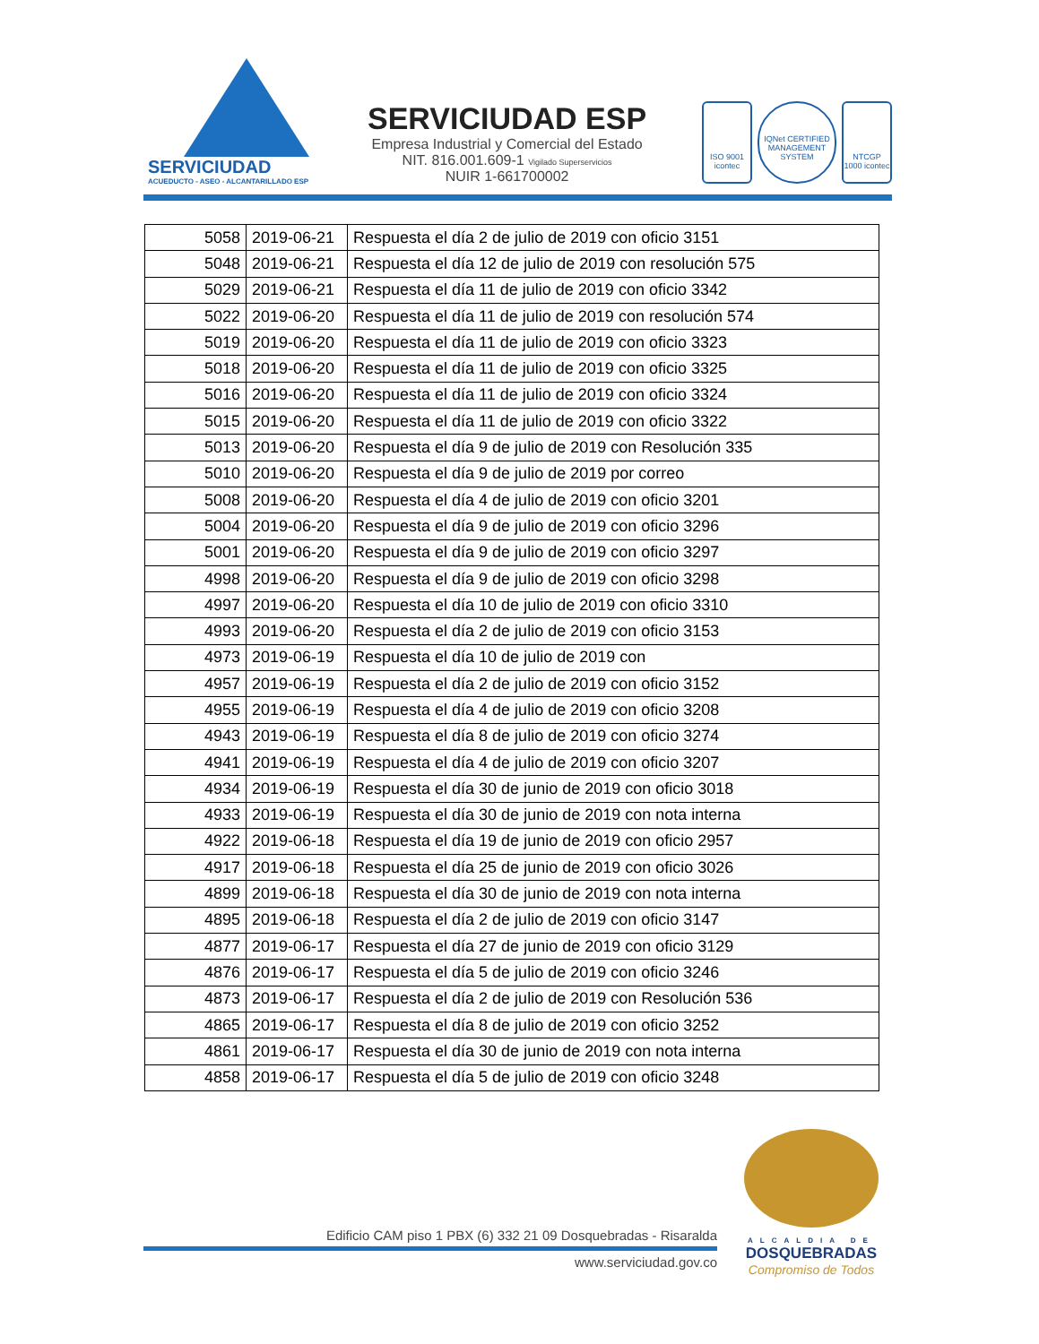SERVICIUDAD
ACUEDUCTO - ASEO - ALCANTARILLADO ESP
SERVICIUDAD ESP
Empresa Industrial y Comercial del Estado
NIT. 816.001.609-1 Vigilado Superservicios
NUIR 1-661700002
ISO 9001 icontec
IQNet CERTIFIED MANAGEMENT SYSTEM
NTCGP 1000 icontec
| 5058 | 2019-06-21 | Respuesta el día 2 de julio de 2019 con oficio 3151 |
| 5048 | 2019-06-21 | Respuesta el día 12 de julio de 2019 con resolución 575 |
| 5029 | 2019-06-21 | Respuesta el día 11 de julio de 2019 con oficio 3342 |
| 5022 | 2019-06-20 | Respuesta el día 11 de julio de 2019 con resolución 574 |
| 5019 | 2019-06-20 | Respuesta el día 11 de julio de 2019 con oficio 3323 |
| 5018 | 2019-06-20 | Respuesta el día 11 de julio de 2019 con oficio 3325 |
| 5016 | 2019-06-20 | Respuesta el día 11 de julio de 2019 con oficio 3324 |
| 5015 | 2019-06-20 | Respuesta el día 11 de julio de 2019 con oficio 3322 |
| 5013 | 2019-06-20 | Respuesta el día 9 de julio de 2019 con Resolución 335 |
| 5010 | 2019-06-20 | Respuesta el día 9 de julio de 2019 por correo |
| 5008 | 2019-06-20 | Respuesta el día 4 de julio de 2019 con oficio 3201 |
| 5004 | 2019-06-20 | Respuesta el día 9 de julio de 2019 con oficio 3296 |
| 5001 | 2019-06-20 | Respuesta el día 9 de julio de 2019 con oficio 3297 |
| 4998 | 2019-06-20 | Respuesta el día 9 de julio de 2019 con oficio 3298 |
| 4997 | 2019-06-20 | Respuesta el día 10 de julio de 2019 con oficio 3310 |
| 4993 | 2019-06-20 | Respuesta el día 2 de julio de 2019 con oficio 3153 |
| 4973 | 2019-06-19 | Respuesta el día 10 de julio de 2019 con |
| 4957 | 2019-06-19 | Respuesta el día 2 de julio de 2019 con oficio 3152 |
| 4955 | 2019-06-19 | Respuesta el día 4 de julio de 2019 con oficio 3208 |
| 4943 | 2019-06-19 | Respuesta el día 8 de julio de 2019 con oficio 3274 |
| 4941 | 2019-06-19 | Respuesta el día 4 de julio de 2019 con oficio 3207 |
| 4934 | 2019-06-19 | Respuesta el día 30 de junio de 2019 con oficio 3018 |
| 4933 | 2019-06-19 | Respuesta el día 30 de junio de 2019 con nota interna |
| 4922 | 2019-06-18 | Respuesta el día 19 de junio de 2019 con oficio 2957 |
| 4917 | 2019-06-18 | Respuesta el día 25 de junio de 2019 con oficio 3026 |
| 4899 | 2019-06-18 | Respuesta el día 30 de junio de 2019 con nota interna |
| 4895 | 2019-06-18 | Respuesta el día 2 de julio de 2019 con oficio 3147 |
| 4877 | 2019-06-17 | Respuesta el día 27 de junio de 2019 con oficio 3129 |
| 4876 | 2019-06-17 | Respuesta el día 5 de julio de 2019 con oficio 3246 |
| 4873 | 2019-06-17 | Respuesta el día 2 de julio de 2019 con Resolución 536 |
| 4865 | 2019-06-17 | Respuesta el día 8 de julio de 2019 con oficio 3252 |
| 4861 | 2019-06-17 | Respuesta el día 30 de junio de 2019 con nota interna |
| 4858 | 2019-06-17 | Respuesta el día 5 de julio de 2019 con oficio 3248 |
Edificio CAM piso 1 PBX (6) 332 21 09 Dosquebradas - Risaralda
www.serviciudad.gov.co
ALCALDIA DE
DOSQUEBRADAS
Compromiso de Todos